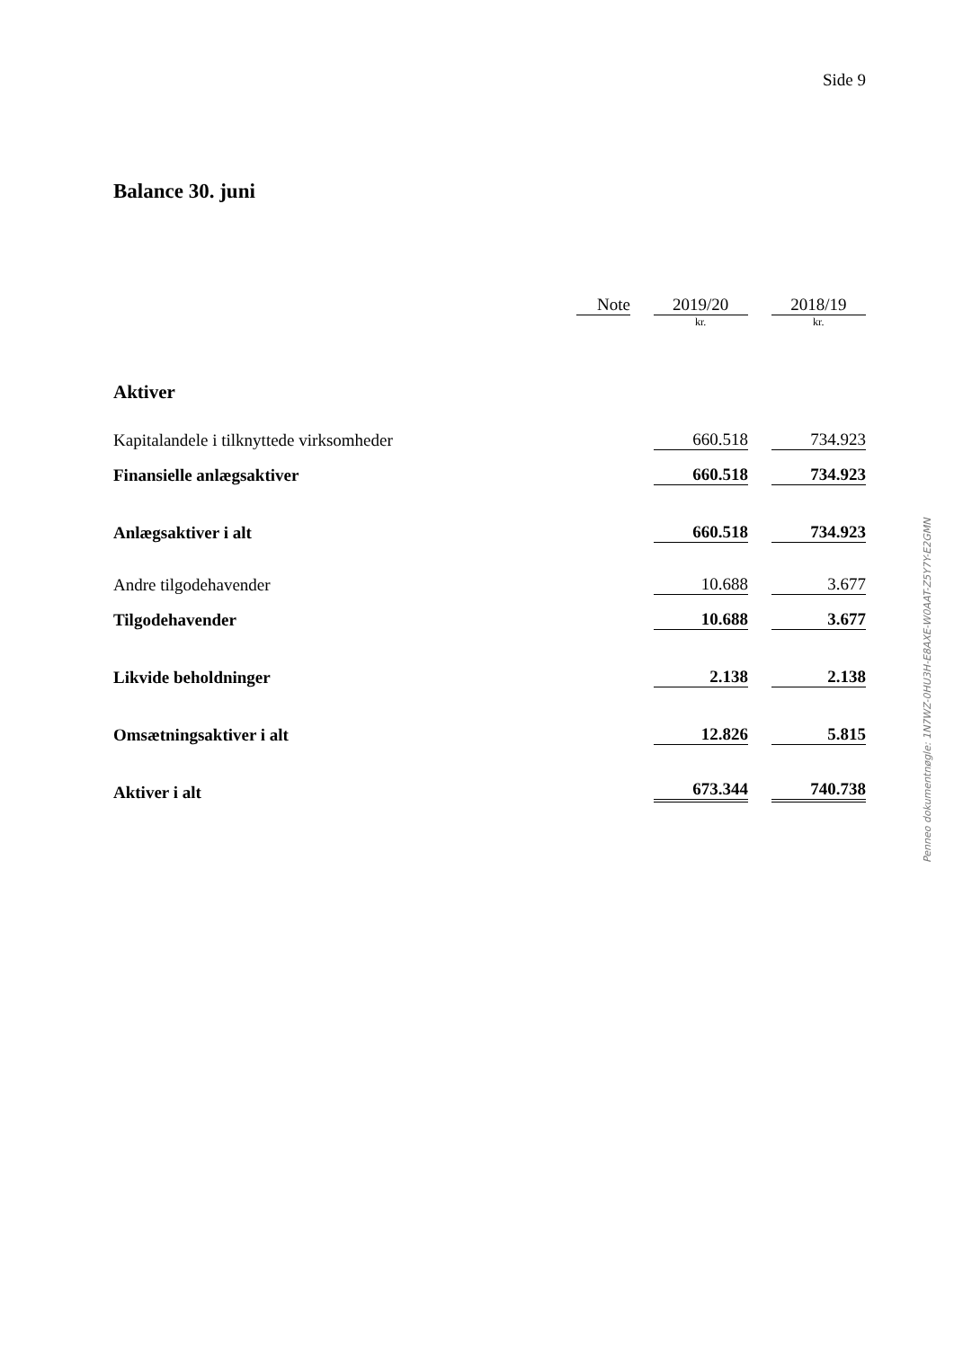Side 9
Balance 30. juni
| | Note | | 2019/20 | | 2018/19 |
| --- | --- | --- | --- | --- | --- |
| | | | kr. | | kr. |
| Aktiver | | | | | |
| Kapitalandele i tilknyttede virksomheder | | | 660.518 | | 734.923 |
| Finansielle anlægsaktiver | | | 660.518 | | 734.923 |
| Anlægsaktiver i alt | | | 660.518 | | 734.923 |
| Andre tilgodehavender | | | 10.688 | | 3.677 |
| Tilgodehavender | | | 10.688 | | 3.677 |
| Likvide beholdninger | | | 2.138 | | 2.138 |
| Omsætningsaktiver i alt | | | 12.826 | | 5.815 |
| Aktiver i alt | | | 673.344 | | 740.738 |
Penneo dokumentnøgle: 1N7WZ-0HU3H-E8AXE-W0AAT-Z5Y7Y-E2GMN